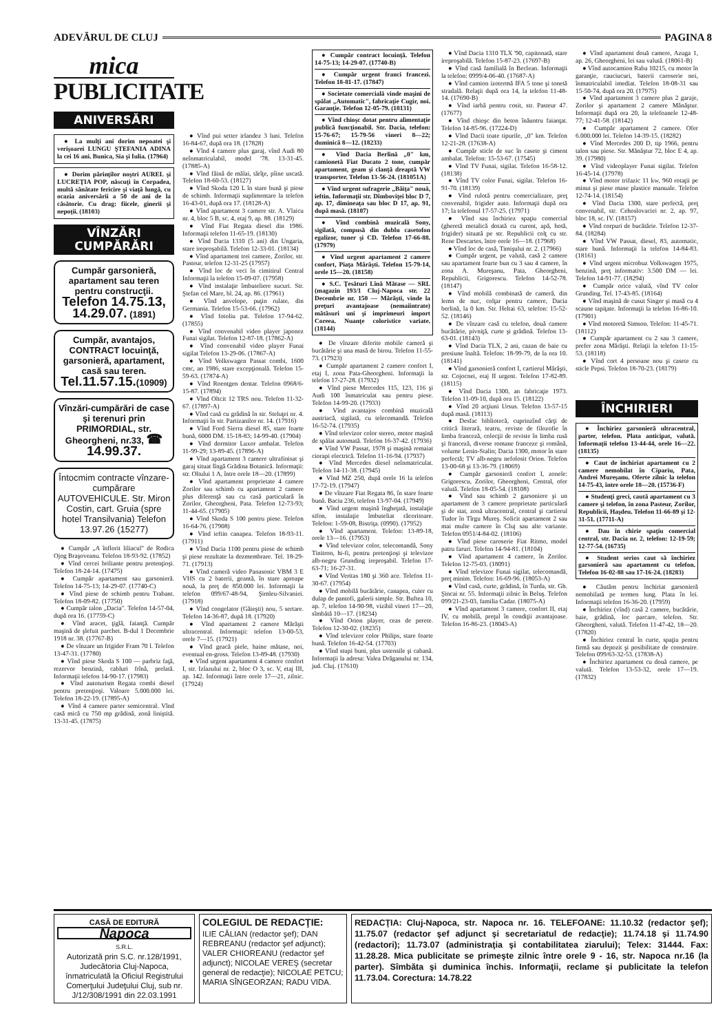ADEVĂRUL DE CLUJ PAGINA 8
mica
PUBLICITATE
ANIVERSĂRI
● La mulţi ani dorim nepoatei şi verişoarei LUNGU ŞTEFANIA ADINA la cei 16 ani. Bunica, Sia şi Iulia. (17964)
● Dorim părinţilor noştri AUREL şi LUCREŢIA POP, născuţi în Corpadea, multă sănătate fericire şi viaţă lungă, cu ocazia aniversării a 50 de ani de la căsătorie. Cu drag: fiicele, ginerii şi nepoţii. (18103)
VÎNZĂRI
CUMPĂRĂRI
Cumpăr garsonieră, apartament sau teren pentru construcţii. Telefon 14.75.13, 14.29.07. (1891)
Cumpăr, avantajos, CONTRACT locuinţă, garsonieră, apartament, casă sau teren. Tel.11.57.15.(10909)
Vînzări-cumpărări de case şi terenuri prin PRIMORDIAL, str. Gheorgheni, nr.33, ☎ 14.99.37.
Întocmim contracte vînzare-cumpărare AUTOVEHICULE. Str. Miron Costin, cart. Gruia (spre hotel Transilvania) Telefon 13.97.26 (15277)
● Cumpăr „A înflorit liliacul" de Rodica Ojog Braşoveanu. Telefon 18-93-92. (17852)
● Vînd cercei briliante pentru pretenţioşi. Telefon 18-24-14. (17475)
● Cumpăr apartament sau garsonieră. Telefon 14-75-13; 14-29-07. (17740-C)
● Vînd piese de schimb pentru Trabant. Telefon 18-09-82. (17750)
● Cumpăr talon „Dacia". Telefon 14-57-04, după ora 16. (17759-C)
● Vînd aracet, ţiglă, faianţă. Cumpăr maşină de şlefuit parchet. B-dul 1 Decembrie 1918 nr. 38. (17767-B)
● De vînzare un frigider Fram 70 l. Telefon 13-47-31. (17780)
● Vînd piese Skoda S 100 — parbriz faţă, rezervor benzină, cabluri frînă, prelată. Informaţii telefon 14-90-17. (17983)
● Vînd autoturism Regata combi diesel pentru pretenţioşi. Valoare 5.000.000 lei. Telefon 18-22-19. (17895-A)
● Vînd 4 camere parter semicentral. Vînd casă mică cu 750 mp grădină, zonă liniştită. 13-31-45. (17875)
● Vînd pui setter irlandez 3 luni. Telefon 16-84-67, după ora 18. (17828)
● Vînd 4 camere plus garaj, vînd Audi 80 neînmatriculabil, model '78. 13-31-45. (17885-A)
● Vînd făină de mălai, tărîţe, pîine uscată. Telefon 18-60-53. (18127)
● Vînd Skoda 120 L în stare bună şi piese de schimb. Informaţii suplimentare la telefon 16-43-01, după ora 17. (18128-A)
● Vînd apartament 3 camere str. A. Vlaicu nr. 4, bloc 5 B, sc. 4, etaj 9, ap. 88. (18129)
● Vînd Fiat Regata diesel din 1986. Informaţii telefon 11-65-19. (18130)
● Vînd Dacia 1310 (5 ani) din Ungaria, stare ireproşabilă. Telefon 12-33-01. (18134)
● Vînd apartament trei camere, Zorilor, str. Pasteur, telefon 12-31-25 (17957)
● Vînd loc de veci în cimitirul Central Informaţii la telefon 15-09-07. (17958)
● Vînd instalaţie îmbuteliere sucuri. Str. Ştefan cel Mare, bl. 24, ap. 86. (17961)
● Vînd anvelope, puţin rulate, din Germania. Telefon 15-53-66. (17962)
● Vînd fotoliu pat. Telefon 17-94-62. (17855)
● Vînd convenabil video player japonez Funai sigilat. Telefon 12-87-18. (17862-A)
● Vînd convenabil video player Funai sigilat Telefon 13-29-06. (17867-A)
● Vînd Volkswagen Passat combi, 1600 cmc, an 1986, stare excepţională. Telefon 15-59-63. (17874-A)
● Vînd Roentgen dentar. Telefon 0968/6-15-87. (17894)
● Vînd Oltcit 12 TRS nou. Telefon 11-32-67. (17897-A)
● Vînd casă cu grădină în str. Steluţei nr. 4. Informaţii în str. Partizanilor nr. 14. (17916)
● Vînd Ford Sierra diesel 85, stare foarte bună, 6000 DM. 15-18-83; 14-99-40. (17904)
● Vînd dormitor Luxor ambalat. Telefon 11-99-29; 13-89-45. (17896-A)
● Vînd apartament 3 camere ultrafinisat şi garaj situat lîngă Grădina Botanică. Informaţii: str. Oltului 1 A, între orele 18—20. (17899)
● Vînd apartament proprietate 4 camere Zorilor sau schimb cu apartament 2 camere plus diferenţă sau cu casă particulară în Zorilor, Gheorgheni, Pata. Telefon 12-73-93; 11-44-65. (17905)
● Vînd Skoda S 100 pentru piese. Telefon 16-64-76. (17908)
● Vînd ieftin canapea. Telefon 18-93-11. (17911)
● Vînd Dacia 1100 pentru piese de schimb şi piese rezultate la dezmembrare. Tel. 18-29-71. (17913)
● Vînd cameră video Panasonic VBM 3 E VHS cu 2 baterii, geantă, în stare aproape nouă, la preţ de 850.000 lei. Informaţii la telefon 099/67-48-94, Şimleu-Silvaniei. (17918)
● Vînd congelator (Găieşti) nou, 5 sertare. Telefon 14-36-87, după 18. (17920)
● Vînd apartament 2 camere Mărăşti ultracentral. Informaţii: telefon 13-00-53, orele 7—15. (17921)
● Vînd geacă piele, haine mătase, noi, eventual en-gross. Telefon 13-89-48. (17930)
● Vînd urgent apartament 4 camere confort I, str. Izlazului nr. 2, bloc O 3, sc. V, etaj III, ap. 142. Informaţii între orele 17—21, zilnic. (17924)
● Cumpăr contract locuinţă. Telefon 14-75-13; 14-29-07. (17740-B)
● Cumpăr urgent franci francezi. Telefon 18-81-17. (17847)
● Societate comercială vinde maşini de spălat „Automatic", fabricaţie Cugir, noi. Garanţie. Telefon 12-05-79. (18131)
● Vînd chioşc dotat pentru alimentaţie publică funcţionabil. Str. Dacia, telefon: 15-76-67; 15-79-56 vineri 8—22; duminică 8—12. (18233)
● Vînd Dacia Berlină „0" km, camionetă Fiat Ducato 2 tone, cumpăr apartament, geam şi clanţă dreaptă VW transporter. Telefon 13-56-24. (181051A)
● Vînd urgent sufragerie „Băiţa" nouă, ieftin. Informaţii str. Dîmboviţei bloc D 7, ap. 17, dimineaţa sau bloc D 17, ap. 91, după masă. (18107)
● Vînd combină muzicală Sony, sigilată, compusă din dublu casetofon egalizor, tuner şi CD. Telefon 17-66-88. (17979)
● Vînd urgent apartament 2 camere confort, Piaţa Mărăşti. Telefon 15-79-14, orele 15—20. (18158)
● S.C. Ţesături Lînă Mătase — SRL (magazin 193/1 Cluj-Napoca str. 22 Decembrie nr. 150 — Mărăşti, vinde la preţuri avantajoase (nemaiintrate) mătăsuri uni şi imprimeuri import Coreea. Nuanţe coloristice variate. (18144)
● De vînzare diferite mobile cameră şi bucătărie şi una masă de birou. Telefon 11-55-73. (17923)
● Cumpăr apartament 2 camere confort I, etaj I, zona Pata-Gheorgheni. Informaţii la telefon 17-27-28. (17932)
● Vînd piese Mercedes 115, 123, 116 şi Audi 100 înmatriculat sau pentru piese. Telefon 14-99-20. (17933)
● Vînd avantajos combină muzicală austriacă, sigilată, cu telecomandă. Telefon 16-52-74. (17935)
● Vînd televizor color stereo, motor maşină de spălat automată. Telefon 16-37-42. (17936)
● Vînd VW Passat, 1978 şi maşină remaiat ciorapi electrică. Telefon 11-16-94. (17937)
● Vînd Mercedes diesel neînmatriculat. Telefon 14-11-38. (17945)
● Vînd MZ 250, după orele 16 la telefon 17-72-19. (17947)
● De vînzare Fiat Regata 86, în stare foarte bună. Baciu 236, telefon 13-97-04. (17949)
● Vînd urgent maşină îngheţată, instalaţie sifon, instalaţie îmbuteliat răcoritoare. Telefon: 1-59-08, Bistriţa. (0990). (17952)
● Vînd apartament. Telefon: 13-89-18, orele 13—16. (17953)
● Vînd televizor color, telecomandă, Sony Tinitron, hi-fi, pentru pretenţioşi şi televizor alb-negru Grunding ireproşabil. Telefon 17-63-71; 16-27-31.
● Vînd Veritas 180 şi 360 ace. Telefon 11-30-67. (17954)
● Vînd mobilă bucătărie, canapea, cuier cu dulap de pantofi, galerii simple. Str. Buftea 10, ap. 7, telefon 14-90-98, vizibil vineri 17—20, sîmbătă 10—17. (18234)
● Vînd Orion player, ceas de perete. Telefon 12-30-02. (18235)
● Vînd televizor color Philips, stare foarte bună. Telefon 16-42-54. (17703)
● Vînd stupi buni, plus ustensile şi cabană. Informaţii la adresa: Valea Drăganului nr. 134, jud. Cluj. (17610)
● Vînd Dacia 1310 TLX '90, capitonată, stare ireproşabilă. Telefon 15-87-23. (17697-B)
● Vînd casă familială în Beclean. Informaţii la telefon: 0999/4-06-40. (17687-A)
● Vînd camion izotermă IFA 5 tone şi tonetă stradală. Relaţii după ora 14, la telefon 11-48-14. (17690-B)
● Vînd iarbă pentru cosit, str. Pasteur 47. (17677)
● Vînd chioşc din beton înăuntru faianţat. Telefon 14-85-96. (17224-D)
● Vînd Dacii toate tipurile, „0" km. Telefon 12-21-28. (17638-A)
● Cumpăr sticle de suc în casete şi ciment ambalat. Telefon: 15-53-67. (17545)
● Vînd TV Funai, sigilat. Telefon 16-58-12. (18138)
● Vînd TV color Funai, sigilat. Telefon 16-91-70. (18139)
● Vînd rulotă pentru comercializare, preţ convenabil, frigider auto. Informaţii după ora 17; la telefonul 17-57-25. (17971)
● Vînd sau închiriez spaţiu comercial (gheretă metalică dotată cu curent, apă, hotă, frigider) situată pe str. Republicii colţ cu str. Rene Descartes, între orele 16—18. (17968)
● Vînd loc de casă, Timişului nr. 2. (17966)
● Cumpăr urgent, pe valută, casă 2 camere sau apartament foarte bun cu 3 sau 4 camere, în zona A. Mureşanu, Pata, Gheorgheni, Republicii, Grigorescu. Telefon 14-52-78. (18147)
● Vînd mobilă combinată de cameră, din lemn de nuc, colţar pentru camere, Dacia berlină, la 0 km. Str. Heltai 63, telefon: 15-52-52. (18146)
● De vînzare casă cu telefon, două camere bucătărie, pivniţă, curte şi grădină. Telefon 13-63-01. (18143)
● Vînd Dacia TLX, 2 ani, cazan de baie cu presiune înaltă. Telefon: 18-99-79, de la ora 10. (18141)
● Vînd garsonieră confort I, cartierul Mărăşti, str. Cojocnei, etaj II urgent. Telefon 17-82-89. (18115)
● Vînd Dacia 1300, an fabricaţie 1973. Telefon 11-09-10, după ora 15. (18122)
● Vînd 20 acţiuni Ursus. Telefon 13-57-15 după masă. (18113)
● Desfac bibliotecă, cuprinzînd cărţi de critică literară, teatru, reviste de filozofie în limba franceză, colecţii de reviste în limba rusă şi franceză, diverse romane franceze şi română, volume Lenin-Stalin; Dacia 1300, motor în stare perfectă; TV alb-negru nefolosit Orion. Telefon 13-00-68 şi 13-36-79. (18069)
● Cumpăr garsonieră confort I, zonele: Grigorescu, Zorilor, Gheorgheni, Central, ofer valută. Telefon 18-05-54. (18108)
● Vînd sau schimb 2 garsoniere şi un apartament de 3 camere proprietate particulară şi de stat, zonă ultracentral, central şi cartierul Tudor în Tîrgu Mureş. Solicit apartament 2 sau mai multe camere în Cluj sau alte variante. Telefon 0951/4-84-02. (18106)
● Vînd piese caroserie Fiat Ritmo, model patru faruri. Telefon 14-94-81. (18104)
● Vînd apartament 4 camere, în Zorilor. Telefon 12-75-03. (18091)
● Vînd televizor Funai sigilat, telecomandă, preţ minim. Telefon: 16-69-96. (18053-A)
● Vînd casă, curte, grădină, în Turda, str. Gh. Şincai nr. 55. Informaţii zilnic în Beluş. Telefon 099/21-23-03, familia Cadar. (18075-A)
● Vînd apartament 3 camere, confort II, etaj IV, cu mobilă, preţul în condiţii avantajoase. Telefon 16-86-23. (18043-A)
● Vînd apartament două camere, Azuga 1, ap. 26, Gheorgheni, lei sau valută. (18061-B)
● Vînd autocamion Raba 10215, cu motor în garanţie, cauciucuri, baterii caroserie noi, înmatriculabil imediat. Telefon 18-08-31 sau 15-50-74, după ora 20. (17975)
● Vînd apartament 3 camere plus 2 garaje, Zorilor şi apartament 2 camere Mănăştur. Informaţii după ora 20, la telefoanele 12-48-77; 12-41-58. (18142)
● Cumpăr apartament 2 camere. Ofer 6.000.000 lei. Telefon 14-39-15. (18282)
● Vînd Mercedes 200 D, tip 1966, pentru talon sau piese. Str. Mănăştur 72, bloc E 4, ap. 39. (17980)
● Vînd videoplayer Funai sigilat. Telefon 16-45-14. (17978)
● Vînd motor trifazic 11 kw, 960 rotaţii pe minut şi piese mase plastice manuale. Telefon 12-74-14. (18154)
● Vînd Dacia 1300, stare perfectă, preţ convenabil, str. Cehoslovaciei nr. 2, ap. 97, bloc 18, sc. IV. (18157)
● Vînd corpuri de bucătărie. Telefon 12-37-84. (18284)
● Vînd VW Passat, diesel, 83, automatic, stare bună. Informaţii la telefon 14-84-83. (18161)
● Vînd urgent microbuz Volkswagen 1975, benzină, preţ informativ: 3.500 DM — lei. Telefon 14-91-77. (18294)
● Cumpăr orice valută, vînd TV color Grunding. Tel. 17-43-85. (18164)
● Vînd maşină de cusut Singer şi masă cu 4 scaune tapiţate. Informaţii la telefon 16-86-10. (17901)
● Vînd motoretă Simson. Telefon: 11-45-71. (18112)
● Cumpăr apartament cu 2 sau 3 camere, prefer zona Mărăşti. Relaţii la telefon 11-15-53. (18118)
● Vînd cort 4 persoane nou şi casete cu sticle Pepsi. Telefon 18-70-23. (18179)
ÎNCHIRIERI
● Închiriez garsonieră ultracentral, parter, telefon. Plata anticipat, valută. Informaţii telefon 13-44-44, orele 16—22. (18135)
● Caut de închiriat apartament cu 2 camere nemobilat în Cipariu, Pata, Andrei Mureşanu. Oferte zilnic la telefon 14-75-43, între orele 18—20. (15736-F)
● Studenţi greci, caută apartament cu 3 camere şi telefon, în zona Pasteur, Zorilor, Republicii, Haşdeu. Telefon 11-66-89 şi 12-31-51. (17711-A)
● Dau în chirie spaţiu comercial central, str. Dacia nr. 2, telefon: 12-19-59; 12-77-54. (16735)
● Student serios caut să închiriez garsonieră sau apartament cu telefon. Telefon 16-02-88 sau 17-16-24. (18283)
● Căutăm pentru închiriat garsonieră nemobilată pe termen lung. Plata în lei. Informaţii telefon 16-36-20. (17959)
● Închiriez (vînd) casă 2 camere, bucătărie, baie, grădină, loc parcare, telefon. Str. Gheorgheni, valută. Telefon 11-47-42, 18—20. (17820)
● Închiriez central în curte, spaţiu pentru firmă sau depozit şi posibilitate de construire. Telefon 099/63-32-53. (17838-A)
● Închiriez apartament cu două camere, pe valută. Telefon 13-53-32, orele 17—19. (17832)
CASĂ DE EDITURĂ
Napoca
S.R.L.
Autorizată prin S.C. nr.128/1991, Judecătoria Cluj-Napoca, înmatriculată la Oficiul Registrului Comerţului Judeţului Cluj, sub nr. J/12/308/1991 din 22.03.1991
COLEGIUL DE REDACŢIE:
ILIE CĂLIAN (redactor şef); DAN REBREANU (redactor şef adjunct); VALER CHIOREANU (redactor şef adjunct); NICOLAE VEREŞ (secretar general de redacţie); NICOLAE PETCU; MARIA SÎNGEORZAN; RADU VIDA.
REDACŢIA: Cluj-Napoca, str. Napoca nr. 16. TELEFOANE: 11.10.32 (redactor şef); 11.75.07 (redactor şef adjunct şi secretariatul de redacţie); 11.74.18 şi 11.74.90 (redactori); 11.73.07 (administraţia şi contabilitatea ziarului); Telex: 31444. Fax: 11.28.28. Mica publicitate se primeşte zilnic între orele 9 - 16, str. Napoca nr.16 (la parter). Sîmbăta şi duminica închis. Informaţii, reclame şi publicitate la telefon 11.73.04. Corectura: 14.78.22